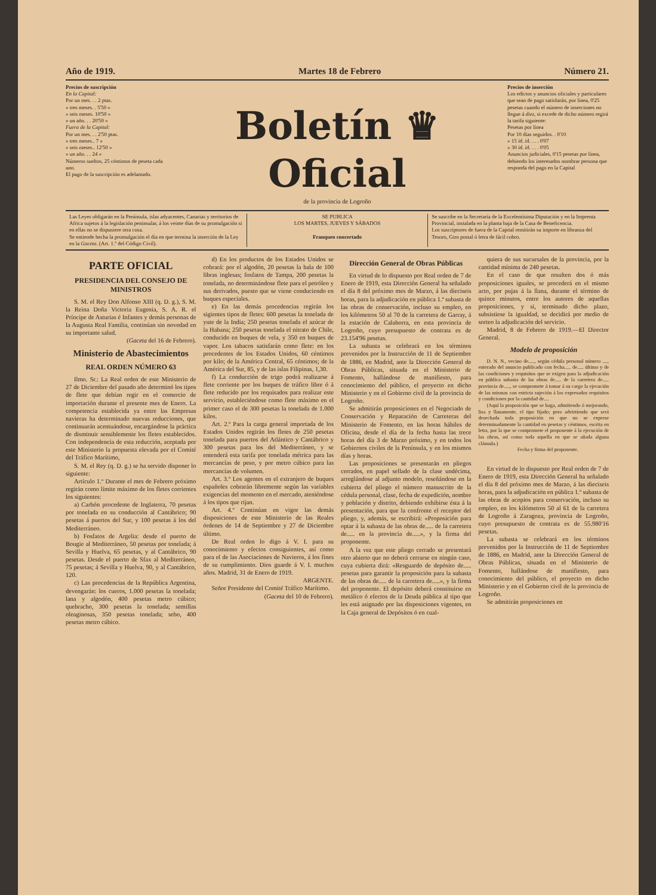Año de 1919. Martes 18 de Febrero Número 21.
Precios de suscripción
En la Capital:
Por un mes. . . 2 ptas.
» tres meses. . 5'50 »
» seis meses. 10'50 »
» un año. . . 20'50 »
Fuera de la Capital:
Por un mes. . . 2'50 ptas.
» tres meses.. 7 »
» seis meses.. 12'50 »
» un año. . . 24 »
Números sueltos, 25 céntimos de peseta cada uno.
El pago de la suscripción es adelantado.
Boletín ♛ Oficial
de la provincia de Logroño
Precios de inserción
Los edictos y anuncios oficiales y particulares que sean de pago satisfarán, por línea, 0'25 pesetas cuando el número de inserciones no llegue á diez, si excede de dicho número regirá la tarifa siguiente:
Pesetas por línea
Por 10 días seguidos. . 0'10
» 15 íd. íd. . . . 0'07
» 30 íd. íd. . . . 0'05
Anuncios judiciales, 0'15 pesetas por línea, debiendo los interesados nombrar persona que responda del pago en la Capital
Las Leyes obligarán en la Península, islas adyacentes, Canarias y territorios de Africa sujetos á la legislación peninsular, á los veinte días de su promulgación si en ellas no se dispusiere otra cosa.
Se entiende hecha la promulgación el día en que termina la inserción de la Ley en la Gaceta. (Art. 1.º del Código Civil).
SE PUBLICA
LOS MARTES, JUEVES Y SÁBADOS
Franqueo concertado
Se suscribe en la Secretaría de la Excelentísima Diputación y en la Imprenta Provincial, instalada en la planta baja de la Casa de Beneficencia.
Los suscriptores de fuera de la Capital remitirán su importe en libranza del Tesoro, Giro postal ó letra de fácil cobro.
PARTE OFICIAL
PRESIDENCIA DEL CONSEJO DE MINISTROS
S. M. el Rey Don Alfonso XIII (q. D. g.), S. M. la Reina Doña Victoria Eugenia, S. A. R. el Príncipe de Asturias é Infantes y demás personas de la Augusta Real Familia, continúan sin novedad en su importante salud.
(Gaceta del 16 de Febrero).
Ministerio de Abastecimientos
REAL ORDEN NÚMERO 63
Ilmo. Sr.: La Real orden de este Ministerio de 27 de Diciembre del pasado año determinó los tipos de flete que debían regir en el comercio de importación durante el presente mes de Enero. La competencia establecida ya entre las Empresas navieras ha determinado nuevas reducciones, que continuarán acentuándose, encargándose la práctica de disminuir sensiblemente los fletes establecidos. Con independencia de esta reducción, aceptada por este Ministerio la propuesta elevada por el Comité del Tráfico Marítimo,
S. M. el Rey (q. D. g.) se ha servido disponer lo siguiente:
Artículo 1.º Durante el mes de Febrero próximo regirán como límite máximo de los fletes corrientes los siguientes:
a) Carbón procedente de Inglaterra, 70 pesetas por tonelada en su conducción al Cantábrico; 90 pesetas á puertos del Sur, y 100 pesetas á los del Mediterráneo.
b) Fosfatos de Argelia: desde el puerto de Bougie al Mediterráneo, 50 pesetas por tonelada; á Sevilla y Huelva, 65 pesetas, y al Cantábrico, 90 pesetas. Desde el puerto de Sfax al Mediterráneo, 75 pesetas; á Sevilla y Huelva, 90, y al Cantábrico, 120.
c) Las procedencias de la República Argentina, devengarán: los cueros, 1.000 pesetas la tonelada; lana y algodón, 400 pesetas metro cúbico; quebracho, 300 pesetas la tonelada; semillas oleaginosas, 350 pesetas tonelada; sebo, 400 pesetas metro cúbico.
d) En los productos de los Estados Unidos se cobrará: por el algodón, 20 pesetas la bala de 100 libras inglesas; fosfatos de Tampa, 200 pesetas la tonelada, no determinándose flete para el petróleo y sus derivados, puesto que se viene conduciendo en buques especiales.
e) En las demás procedencias regirán los sigientes tipos de fletes: 600 pesetas la tonelada de yute de la India; 250 pesetas tonelada el azúcar de la Habana; 250 pesetas tonelada el nitrato de Chile, conducido en buques de vela, y 350 en buques de vapor. Los tabacos satisfarán como flete: en los procedentes de los Estados Unidos, 60 céntimos por kilo; de la América Central, 65 céntimos; de la América del Sur, 85, y de las islas Filipinas, 1,30.
f) La conducción de trigo podrá realizarse á flete corriente por los buques de tráfico libre ó á flete reducido por los requisados para realizar este servicio, estableciéndose como flete máximo en el primer caso el de 300 pesetas la tonelada de 1.000 kilos.
Art. 2.º Para la carga general importada de los Estados Unidos regirán los fletes de 250 pesetas tonelada para puertos del Atlántico y Cantábrico y 300 pesetas para los del Mediterráneo, y se entenderá esta tarifa por tonelada métrica para las mercancías de peso, y por metro cúbico para las mercancías de volumen.
Art. 3.º Los agentes en el extranjero de buques españoles cobrarán libremente según las variables exigencias del momento en el mercado, ateniéndose á los tipos que rijan.
Art. 4.º Continúan en vigor las demás disposiciones de este Ministerio de las Reales órdenes de 14 de Septiembre y 27 de Diciembre último.
De Real orden lo digo á V. I. para su conocimiento y efectos consiguientes, así como para el de las Asociaciones de Navieros, á los fines de su cumplimiento. Dios guarde á V. I. muchos años. Madrid, 31 de Enero de 1919.
ARGENTE.
Señor Presidente del Comité Tráfico Marítimo.
(Gaceta del 10 de Febrero).
Dirección General de Obras Públicas
En virtud de lo dispuesto por Real orden de 7 de Enero de 1919, esta Dirección General ha señalado el día 8 del próximo mes de Marzo, á las dieciseis horas, para la adjudicación en pública 1.ª subasta de las obras de conservación, incluso su empleo, en los kilómetros 50 al 70 de la carretera de Garray, á la estación de Calahorra, en esta provincia de Logroño, cuyo presupuesto de contrata es de 23.154'96 pesetas.
La subasta se celebrará en los términos prevenidos por la Instrucción de 11 de Septiembre de 1886, en Madrid, ante la Dirección General de Obras Públicas, situada en el Ministerio de Fomento, hallándose de manifiesto, para conocimiento del público, el proyecto en dicho Ministerio y en el Gobierno civil de la provincia de Logroño.
Se admitirán proposiciones en el Negociado de Conservación y Reparación de Carreteras del Ministerio de Fomento, en las horas hábiles de Oficina, desde el día de la fecha hasta las trece horas del día 3 de Marzo próximo, y en todos los Gobiernos civiles de la Península, y en los mismos días y horas.
Las proposiciones se presentarán en pliegos cerrados, en papel sellado de la clase undécima, arreglándose al adjunto modelo, reseñándose en la cubierta del pliego el número manuscrito de la cédula personal, clase, fecha de expedición, nombre y población y distrito, debiendo exhibirse ésta á la presentación, para que la confronte el receptor del pliego, y, además, se escribirá: «Proposición para optar á la subasta de las obras de..... de la carretera de..... en la provincia de.....», y la firma del proponente.
A la vez que este pliego cerrado se presentará otro abierto que no deberá cerrarse en ningún caso, cuya cubierta dirá: «Resguardo de depósito de..... pesetas para garantir la proposición para la subasta de las obras de..... de la carretera de.....», y la firma del proponente. El depósito deberá constituirse en metálico ó efectos de la Deuda pública al tipo que les está asignado por las disposiciones vigentes, en la Caja general de Depósitos ó en cual-
quiera de sus sucursales de la provincia, por la cantidad mínima de 240 pesetas.
En el caso de que resulten dos ó más proposiciones iguales, se procederá en el mismo acto, por pujas á la llana, durante el término de quince minutos, entre los autores de aquellas proposiciones, y si, terminado dicho plazo, subsistiese la igualdad, se decidirá por medio de sorteo la adjudicación del servicio.
Madrid, 8 de Febrero de 1919.—El Director General.
Modelo de proposición
D. N. N., vecino de....., según cédula personal número ...., enterado del anuncio publicado con fecha..... de..... último y de las condiciones y requisitos que se exigen para la adjudicación en pública subasta de las obras de..... de la carretera de..... provincia de....., se compromete á tomar á su cargo la ejecución de las mismas con estricta sujeción á los expresados requisitos y condiciones por la cantidad de....
(Aquí la proposición que se haga, admitiendo ó mejorando, lisa y llanamente, el tipo fijado; pero advirtiendo que será desechada toda proposición en que no se exprese determinadamente la cantidad en pesetas y céntimos, escrita en letra, por la que se compromete el proponente á la ejecución de las obras, así como toda aquella en que se añada alguna cláusula.)
Fecha y firma del proponente.
En virtud de lo dispuesto por Real orden de 7 de Enero de 1919, esta Dirección General ha señalado el día 8 del próximo mes de Marzo, á las dieciseis horas, para la adjudicación en pública 1.ª subasta de las obras de acopios para conservación, incluso su empleo, en los kilómetros 50 al 61 de la carretera de Logroño á Zaragoza, provincia de Logroño, cuyo presupuesto de contrata es de 55.980'16 pesetas.
La subasta se celebrará en los términos prevenidos por la Instrucción de 11 de Septiembre de 1886, en Madrid, ante la Dirección General de Obras Públicas, situada en el Ministerio de Fomento, hallándose de manifiesto, para conocimiento del público, el proyecto en dicho Ministerio y en el Gobierno civil de la provincia de Logroño.
Se admitirán proposiciones en